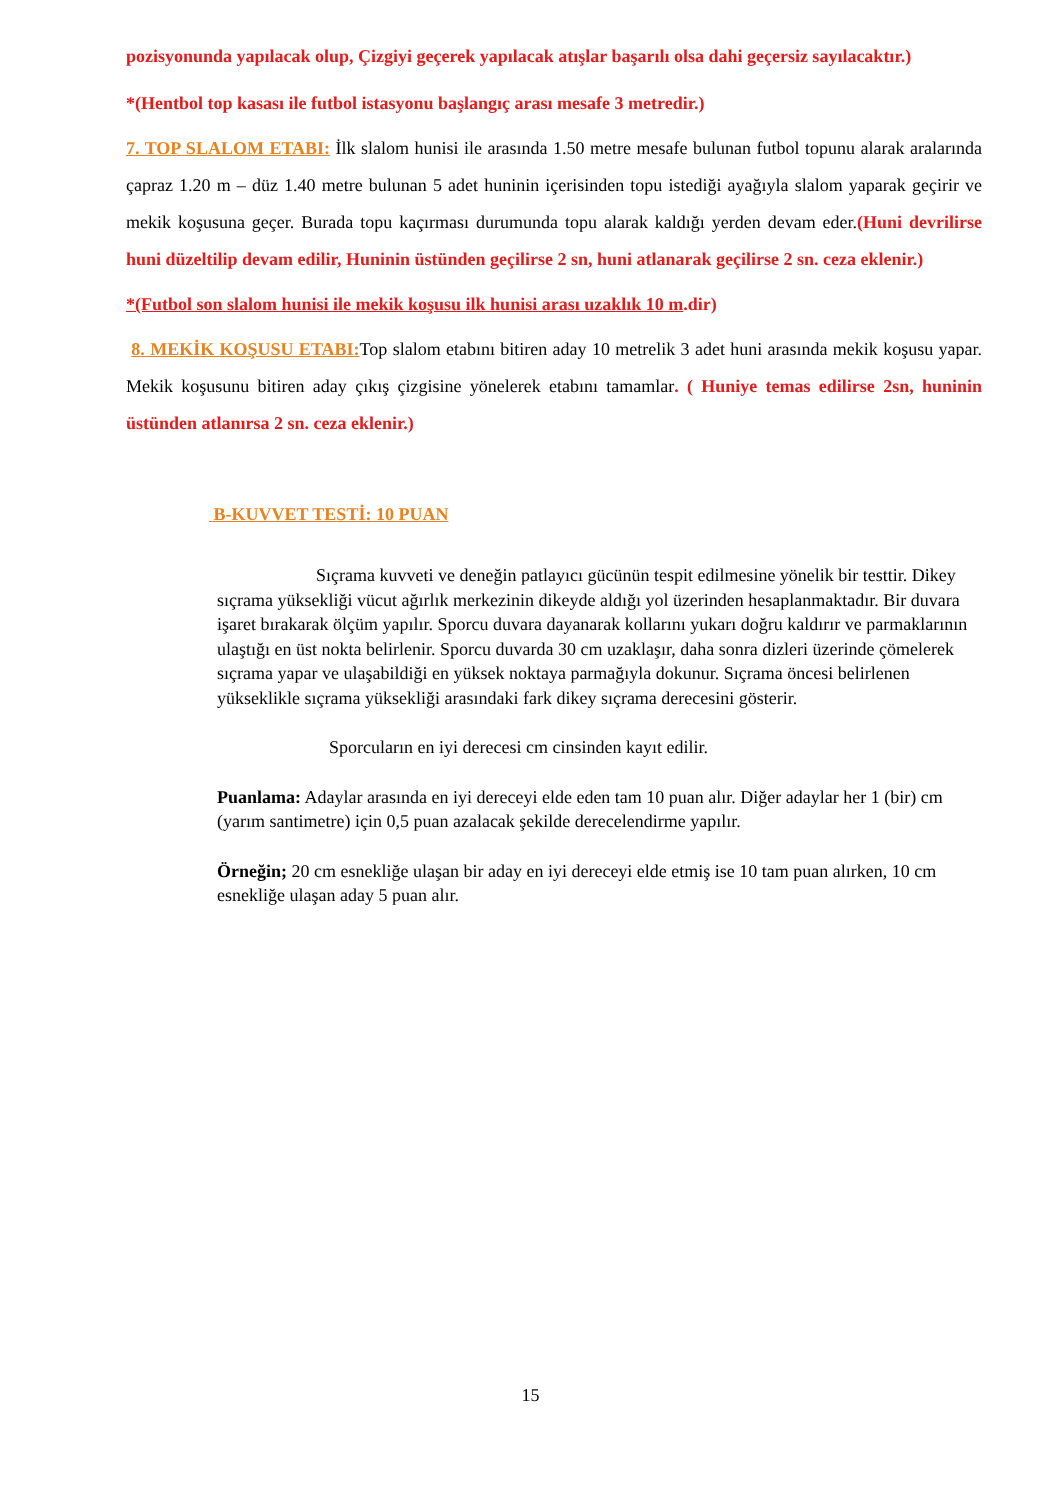pozisyonunda yapılacak olup, Çizgiyi geçerek yapılacak atışlar başarılı olsa dahi geçersiz sayılacaktır.)
*(Hentbol top kasası ile futbol istasyonu başlangıç arası mesafe 3 metredir.)
7. TOP SLALOM ETABI: İlk slalom hunisi ile arasında 1.50 metre mesafe bulunan futbol topunu alarak aralarında çapraz 1.20 m – düz 1.40 metre bulunan 5 adet huninin içerisinden topu istediği ayağıyla slalom yaparak geçirir ve mekik koşusuna geçer. Burada topu kaçırması durumunda topu alarak kaldığı yerden devam eder.(Huni devrilirse huni düzeltilip devam edilir, Huninin üstünden geçilirse 2 sn, huni atlanarak geçilirse 2 sn. ceza eklenir.)
*(Futbol son slalom hunisi ile mekik koşusu ilk hunisi arası uzaklık 10 m.dir)
8. MEKİK KOŞUSU ETABI: Top slalom etabını bitiren aday 10 metrelik 3 adet huni arasında mekik koşusu yapar. Mekik koşusunu bitiren aday çıkış çizgisine yönelerek etabını tamamlar. ( Huniye temas edilirse 2sn, huninin üstünden atlanırsa 2 sn. ceza eklenir.)
B-KUVVET TESTİ: 10 PUAN
Sıçrama kuvveti ve deneğin patlayıcı gücünün tespit edilmesine yönelik bir testtir. Dikey sıçrama yüksekliği vücut ağırlık merkezinin dikeyde aldığı yol üzerinden hesaplanmaktadır. Bir duvara işaret bırakarak ölçüm yapılır. Sporcu duvara dayanarak kollarını yukarı doğru kaldırır ve parmaklarının ulaştığı en üst nokta belirlenir. Sporcu duvarda 30 cm uzaklaşır, daha sonra dizleri üzerinde çömelerek sıçrama yapar ve ulaşabildiği en yüksek noktaya parmağıyla dokunur. Sıçrama öncesi belirlenen yükseklikle sıçrama yüksekliği arasındaki fark dikey sıçrama derecesini gösterir.
Sporcuların en iyi derecesi cm cinsinden kayıt edilir.
Puanlama: Adaylar arasında en iyi dereceyi elde eden tam 10 puan alır. Diğer adaylar her 1 (bir) cm (yarım santimetre) için 0,5 puan azalacak şekilde derecelendirme yapılır.
Örneğin; 20 cm esnekliğe ulaşan bir aday en iyi dereceyi elde etmiş ise 10 tam puan alırken, 10 cm esnekliğe ulaşan aday 5 puan alır.
15